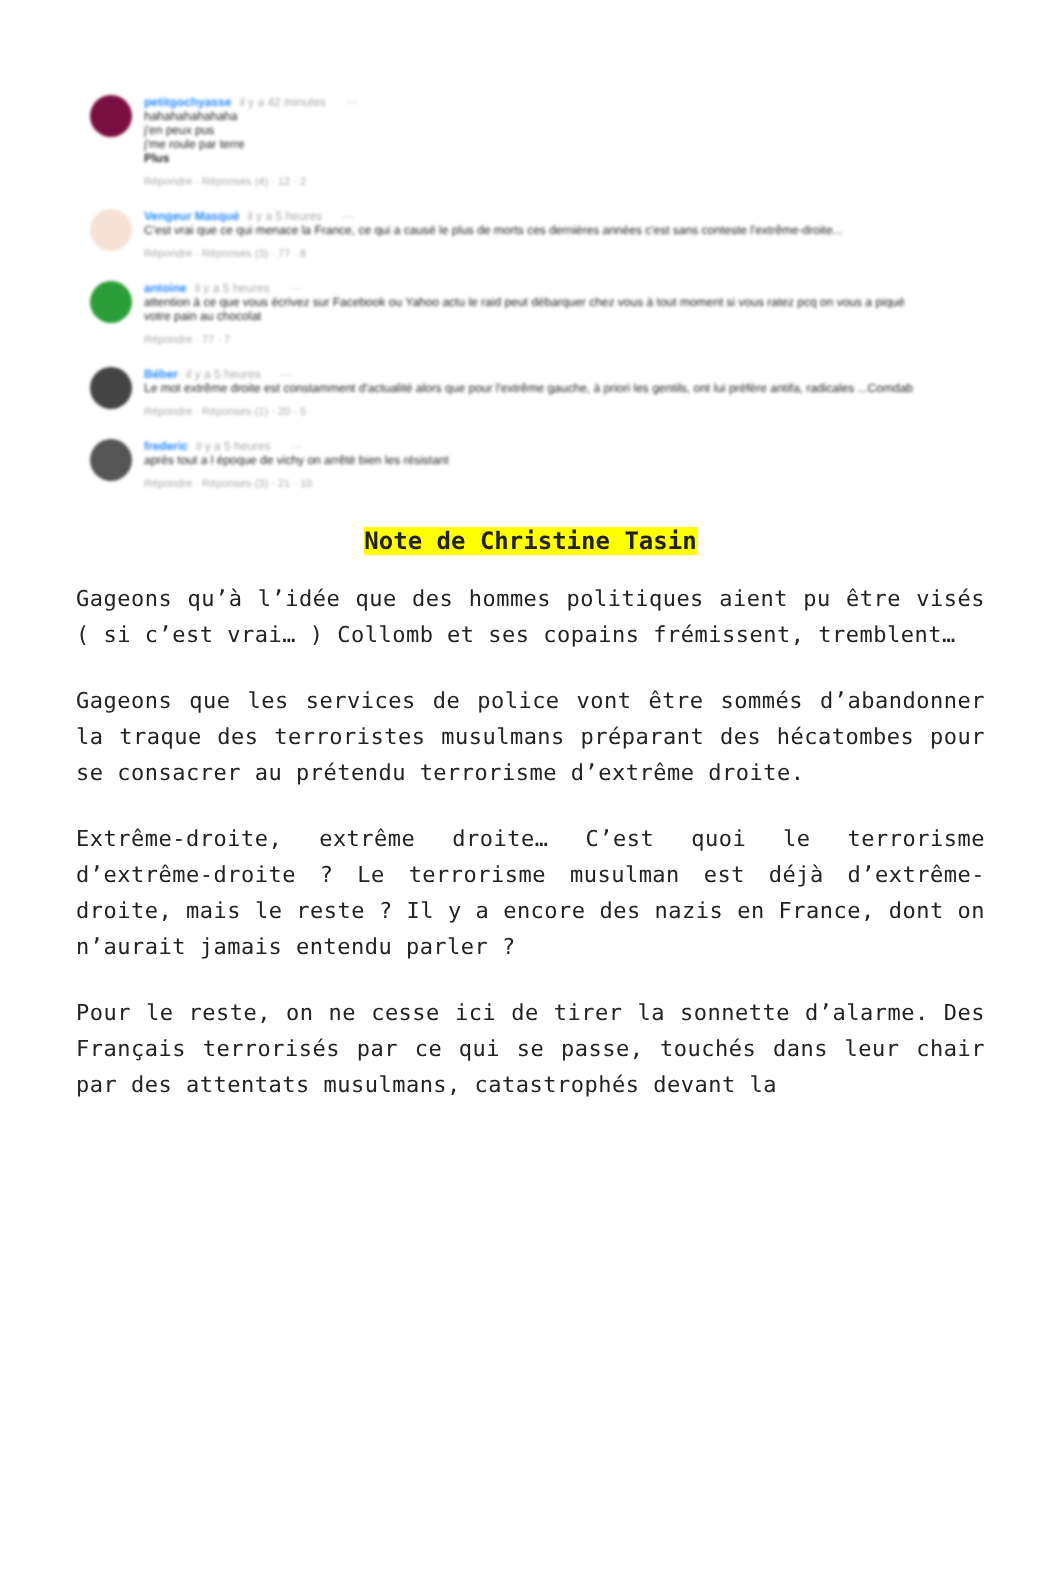petitgochyasse il y a 42 minutes ···
hahahahahahaha
j'en peux pus
j'me roule par terre
Plus
Répondre · Réponses (4) · 12 · 2
Vengeur Masqué il y a 5 heures ···
C'est vrai que ce qui menace la France, ce qui a causé le plus de morts ces dernières années c'est sans conteste l'extrême-droite...
Répondre · Réponses (3) · 77 · 8
antoine il y a 5 heures ···
attention à ce que vous écrivez sur Facebook ou Yahoo actu le raid peut débarquer chez vous à tout moment si vous ratez pcq on vous a piqué votre pain au chocolat
Répondre · 77 · 7
Béber il y a 5 heures ···
Le mot extrême droite est constamment d'actualité alors que pour l'extrême gauche, à priori les gentils, ont lui préfère antifa, radicales ...Comdab
Répondre · Réponses (1) · 20 · 5
frederic il y a 5 heures ···
après tout a l époque de vichy on arrêté bien les résistant
Répondre · Réponses (3) · 21 · 10
Note de Christine Tasin
Gageons qu’à l’idée que des hommes politiques aient pu être visés ( si c’est vrai… ) Collomb et ses copains frémissent, tremblent…
Gageons que les services de police vont être sommés d’abandonner la traque des terroristes musulmans préparant des hécatombes pour se consacrer au prétendu terrorisme d’extrême droite.
Extrême-droite, extrême droite… C’est quoi le terrorisme d’extrême-droite ? Le terrorisme musulman est déjà d’extrême-droite, mais le reste ? Il y a encore des nazis en France, dont on n’aurait jamais entendu parler ?
Pour le reste, on ne cesse ici de tirer la sonnette d’alarme. Des Français terrorisés par ce qui se passe, touchés dans leur chair par des attentats musulmans, catastrophés devant la